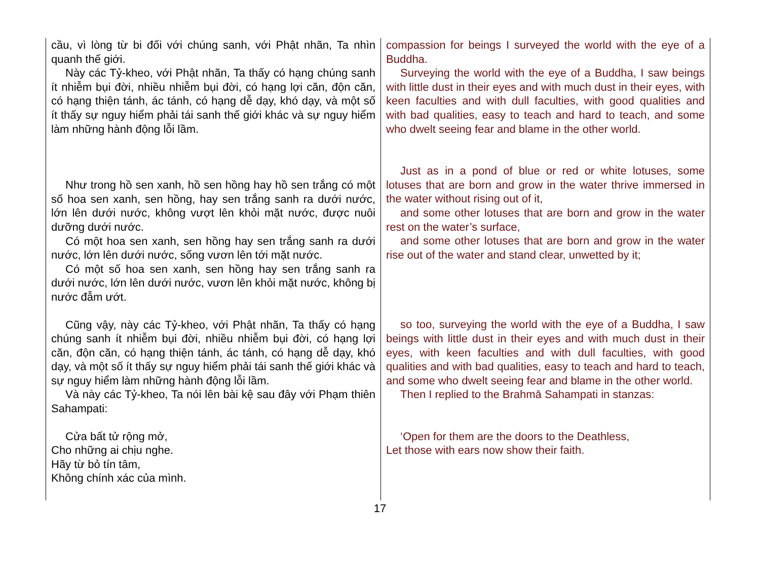cầu, vì lòng từ bi đối với chúng sanh, với Phật nhãn, Ta nhìn quanh thế giới.
Này các Tỷ-kheo, với Phật nhãn, Ta thấy có hạng chúng sanh ít nhiễm bụi đời, nhiều nhiễm bụi đời, có hạng lợi căn, độn căn, có hạng thiện tánh, ác tánh, có hạng dễ dạy, khó dạy, và một số ít thấy sự nguy hiểm phải tái sanh thế giới khác và sự nguy hiểm làm những hành động lỗi lầm.
Như trong hồ sen xanh, hồ sen hồng hay hồ sen trắng có một số hoa sen xanh, sen hồng, hay sen trắng sanh ra dưới nước, lớn lên dưới nước, không vượt lên khỏi mặt nước, được nuôi dưỡng dưới nước.
Có một hoa sen xanh, sen hồng hay sen trắng sanh ra dưới nước, lớn lên dưới nước, sống vươn lên tới mặt nước.
Có một số hoa sen xanh, sen hồng hay sen trắng sanh ra dưới nước, lớn lên dưới nước, vươn lên khỏi mặt nước, không bị nước đẫm ướt.
Cũng vậy, này các Tỷ-kheo, với Phật nhãn, Ta thấy có hạng chúng sanh ít nhiễm bụi đời, nhiều nhiễm bụi đời, có hạng lợi căn, độn căn, có hạng thiện tánh, ác tánh, có hạng dễ dạy, khó dạy, và một số ít thấy sự nguy hiểm phải tái sanh thế giới khác và sự nguy hiểm làm những hành động lỗi lầm.
Và này các Tỷ-kheo, Ta nói lên bài kệ sau đây với Phạm thiên Sahampati:
Cửa bất tử rộng mở,
Cho những ai chịu nghe.
Hãy từ bỏ tín tâm,
Không chính xác của mình.
compassion for beings I surveyed the world with the eye of a Buddha.
Surveying the world with the eye of a Buddha, I saw beings with little dust in their eyes and with much dust in their eyes, with keen faculties and with dull faculties, with good qualities and with bad qualities, easy to teach and hard to teach, and some who dwelt seeing fear and blame in the other world.
Just as in a pond of blue or red or white lotuses, some lotuses that are born and grow in the water thrive immersed in the water without rising out of it,
and some other lotuses that are born and grow in the water rest on the water’s surface,
and some other lotuses that are born and grow in the water rise out of the water and stand clear, unwetted by it;
so too, surveying the world with the eye of a Buddha, I saw beings with little dust in their eyes and with much dust in their eyes, with keen faculties and with dull faculties, with good qualities and with bad qualities, easy to teach and hard to teach, and some who dwelt seeing fear and blame in the other world.
Then I replied to the Brahmā Sahampati in stanzas:
‘Open for them are the doors to the Deathless,
Let those with ears now show their faith.
17